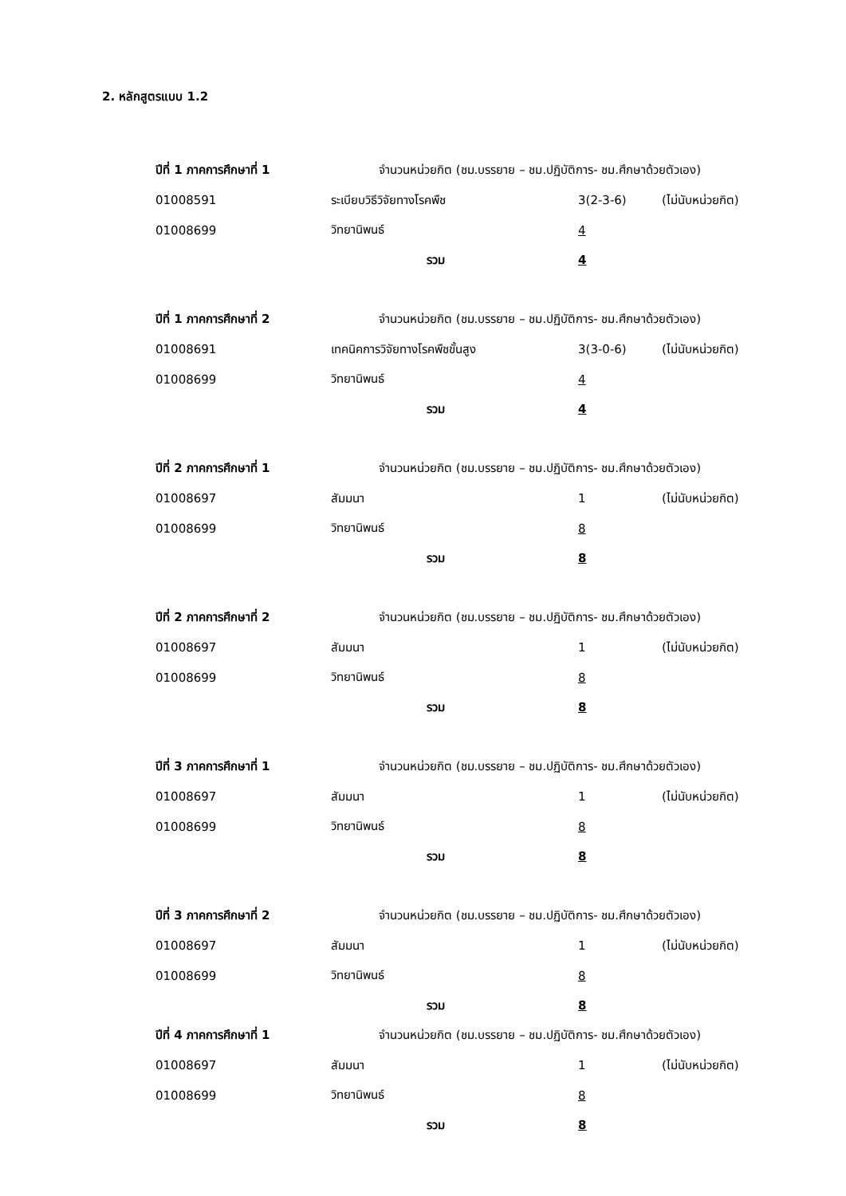2. หลักสูตรแบบ 1.2
| ปีที่ 1 ภาคการศึกษาที่ 1 | จำนวนหน่วยกิต (ชม.บรรยาย – ชม.ปฏิบัติการ- ชม.ศึกษาด้วยตัวเอง) | | |
| 01008591 | ระเบียบวิธีวิจัยทางโรคพืช | 3(2-3-6) | (ไม่นับหน่วยกิต) |
| 01008699 | วิทยานิพนธ์ | 4 | |
| | รวม | 4 | |
| ปีที่ 1 ภาคการศึกษาที่ 2 | จำนวนหน่วยกิต (ชม.บรรยาย – ชม.ปฏิบัติการ- ชม.ศึกษาด้วยตัวเอง) | | |
| 01008691 | เทคนิคการวิจัยทางโรคพืชขั้นสูง | 3(3-0-6) | (ไม่นับหน่วยกิต) |
| 01008699 | วิทยานิพนธ์ | 4 | |
| | รวม | 4 | |
| ปีที่ 2 ภาคการศึกษาที่ 1 | จำนวนหน่วยกิต (ชม.บรรยาย – ชม.ปฏิบัติการ- ชม.ศึกษาด้วยตัวเอง) | | |
| 01008697 | สัมมนา | 1 | (ไม่นับหน่วยกิต) |
| 01008699 | วิทยานิพนธ์ | 8 | |
| | รวม | 8 | |
| ปีที่ 2 ภาคการศึกษาที่ 2 | จำนวนหน่วยกิต (ชม.บรรยาย – ชม.ปฏิบัติการ- ชม.ศึกษาด้วยตัวเอง) | | |
| 01008697 | สัมมนา | 1 | (ไม่นับหน่วยกิต) |
| 01008699 | วิทยานิพนธ์ | 8 | |
| | รวม | 8 | |
| ปีที่ 3 ภาคการศึกษาที่ 1 | จำนวนหน่วยกิต (ชม.บรรยาย – ชม.ปฏิบัติการ- ชม.ศึกษาด้วยตัวเอง) | | |
| 01008697 | สัมมนา | 1 | (ไม่นับหน่วยกิต) |
| 01008699 | วิทยานิพนธ์ | 8 | |
| | รวม | 8 | |
| ปีที่ 3 ภาคการศึกษาที่ 2 | จำนวนหน่วยกิต (ชม.บรรยาย – ชม.ปฏิบัติการ- ชม.ศึกษาด้วยตัวเอง) | | |
| 01008697 | สัมมนา | 1 | (ไม่นับหน่วยกิต) |
| 01008699 | วิทยานิพนธ์ | 8 | |
| | รวม | 8 | |
| ปีที่ 4 ภาคการศึกษาที่ 1 | จำนวนหน่วยกิต (ชม.บรรยาย – ชม.ปฏิบัติการ- ชม.ศึกษาด้วยตัวเอง) | | |
| 01008697 | สัมมนา | 1 | (ไม่นับหน่วยกิต) |
| 01008699 | วิทยานิพนธ์ | 8 | |
| | รวม | 8 | |